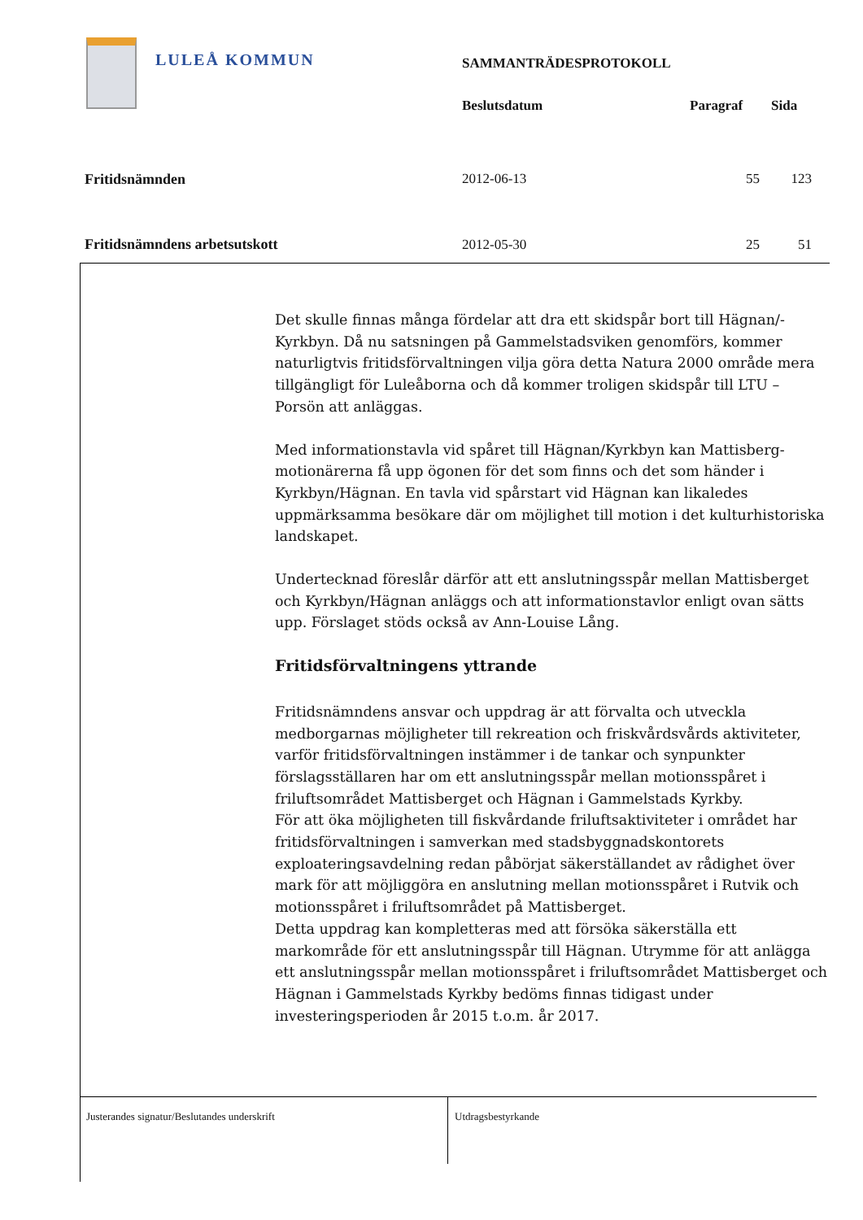LULEÅ KOMMUN
| | SAMMANTRÄDESPROTOKOLL | | |
| | Beslutsdatum | Paragraf | Sida |
| Fritidsnämnden | 2012-06-13 | 55 | 123 |
| Fritidsnämndens arbetsutskott | 2012-05-30 | 25 | 51 |
Det skulle finnas många fördelar att dra ett skidspår bort till Hägnan/-Kyrkbyn. Då nu satsningen på Gammelstadsviken genomförs, kommer naturligtvis fritidsförvaltningen vilja göra detta Natura 2000 område mera tillgängligt för Luleåborna och då kommer troligen skidspår till LTU – Porsön att anläggas.
Med informationstavla vid spåret till Hägnan/Kyrkbyn kan Mattisberg-motionärerna få upp ögonen för det som finns och det som händer i Kyrkbyn/Hägnan. En tavla vid spårstart vid Hägnan kan likaledes uppmärksamma besökare där om möjlighet till motion i det kulturhistoriska landskapet.
Undertecknad föreslår därför att ett anslutningsspår mellan Mattisberget och Kyrkbyn/Hägnan anläggs och att informationstavlor enligt ovan sätts upp. Förslaget stöds också av Ann-Louise Lång.
Fritidsförvaltningens yttrande
Fritidsnämndens ansvar och uppdrag är att förvalta och utveckla medborgarnas möjligheter till rekreation och friskvårdsvårds aktiviteter, varför fritidsförvaltningen instämmer i de tankar och synpunkter förslagsställaren har om ett anslutningsspår mellan motionsspåret i friluftsområdet Mattisberget och Hägnan i Gammelstads Kyrkby.
För att öka möjligheten till fiskvårdande friluftsaktiviteter i området har fritidsförvaltningen i samverkan med stadsbyggnadskontorets exploateringsavdelning redan påbörjat säkerställandet av rådighet över mark för att möjliggöra en anslutning mellan motionsspåret i Rutvik och motionsspåret i friluftsområdet på Mattisberget.
Detta uppdrag kan kompletteras med att försöka säkerställa ett markområde för ett anslutningsspår till Hägnan. Utrymme för att anlägga ett anslutningsspår mellan motionsspåret i friluftsområdet Mattisberget och Hägnan i Gammelstads Kyrkby bedöms finnas tidigast under investeringsperioden år 2015 t.o.m. år 2017.
Justerandes signatur/Beslutandes underskrift Utdragsbestyrkande